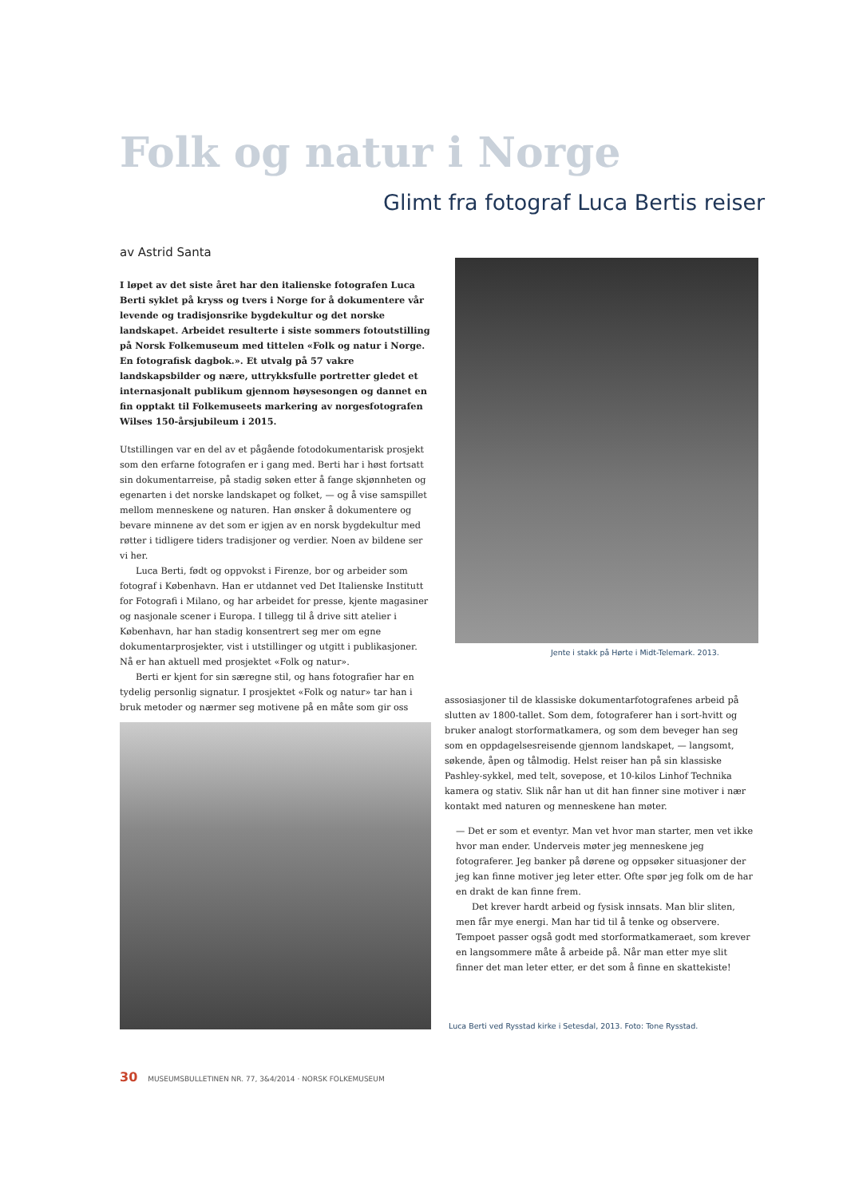Folk og natur i Norge
Glimt fra fotograf Luca Bertis reiser
av Astrid Santa
I løpet av det siste året har den italienske fotografen Luca Berti syklet på kryss og tvers i Norge for å dokumentere vår levende og tradisjonsrike bygdekultur og det norske landskapet. Arbeidet resulterte i siste sommers fotoutstilling på Norsk Folkemuseum med tittelen «Folk og natur i Norge. En fotografisk dagbok.». Et utvalg på 57 vakre landskapsbilder og nære, uttrykksfulle portretter gledet et internasjonalt publikum gjennom høysesongen og dannet en fin opptakt til Folkemuseets markering av norgesfotografen Wilses 150-årsjubileum i 2015.
Utstillingen var en del av et pågående fotodokumentarisk prosjekt som den erfarne fotografen er i gang med. Berti har i høst fortsatt sin dokumentarreise, på stadig søken etter å fange skjønnheten og egenarten i det norske landskapet og folket, — og å vise samspillet mellom menneskene og naturen. Han ønsker å dokumentere og bevare minnene av det som er igjen av en norsk bygdekultur med røtter i tidligere tiders tradisjoner og verdier. Noen av bildene ser vi her.
Luca Berti, født og oppvokst i Firenze, bor og arbeider som fotograf i København. Han er utdannet ved Det Italienske Institutt for Fotografi i Milano, og har arbeidet for presse, kjente magasiner og nasjonale scener i Europa. I tillegg til å drive sitt atelier i København, har han stadig konsentrert seg mer om egne dokumentarprosjekter, vist i utstillinger og utgitt i publikasjoner. Nå er han aktuell med prosjektet «Folk og natur».
Berti er kjent for sin særegne stil, og hans fotografier har en tydelig personlig signatur. I prosjektet «Folk og natur» tar han i bruk metoder og nærmer seg motivene på en måte som gir oss
Jente i stakk på Hørte i Midt-Telemark. 2013.
assosiasjoner til de klassiske dokumentarfotografenes arbeid på slutten av 1800-tallet. Som dem, fotograferer han i sort-hvitt og bruker analogt storformatkamera, og som dem beveger han seg som en oppdagelsesreisende gjennom landskapet, — langsomt, søkende, åpen og tålmodig. Helst reiser han på sin klassiske Pashley-sykkel, med telt, sovepose, et 10-kilos Linhof Technika kamera og stativ. Slik når han ut dit han finner sine motiver i nær kontakt med naturen og menneskene han møter.
— Det er som et eventyr. Man vet hvor man starter, men vet ikke hvor man ender. Underveis møter jeg menneskene jeg fotograferer. Jeg banker på dørene og oppsøker situasjoner der jeg kan finne motiver jeg leter etter. Ofte spør jeg folk om de har en drakt de kan finne frem.
Det krever hardt arbeid og fysisk innsats. Man blir sliten, men får mye energi. Man har tid til å tenke og observere. Tempoet passer også godt med storformatkameraet, som krever en langsommere måte å arbeide på. Når man etter mye slit finner det man leter etter, er det som å finne en skattekiste!
Luca Berti ved Rysstad kirke i Setesdal, 2013. Foto: Tone Rysstad.
30 MUSEUMSBULLETINEN NR. 77, 3&4/2014 · NORSK FOLKEMUSEUM